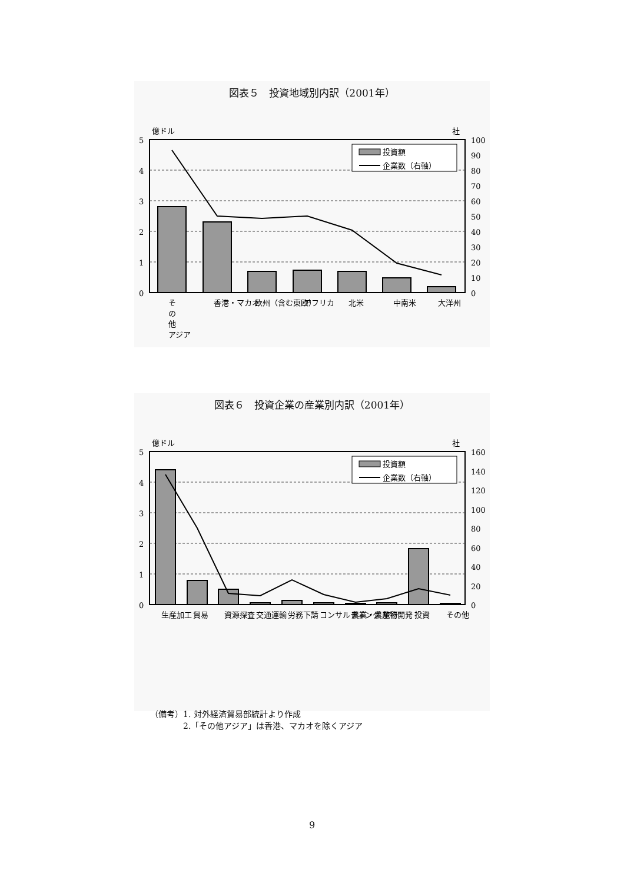図表５　投資地域別内訳（2001年）
億ドル
社
5
4
3
2
1
0
100
90
80
70
60
50
40
30
20
10
0
投資額
企業数（右軸）
そ
の
他
アジア
香港・マカオ
欧州（含む東欧）
アフリカ
北米
中南米
大洋州
図表６　投資企業の産業別内訳（2001年）
億ドル
社
5
4
3
2
1
0
160
140
120
100
80
60
40
20
0
投資額
企業数（右軸）
生産加工
貿易
資源探査
交通運輸
労務下請
コンサルティング
農業・農産物開発
旅行
投資
その他
（備考）1. 対外経済貿易部統計より作成
　　　　2.「その他アジア」は香港、マカオを除くアジア
9